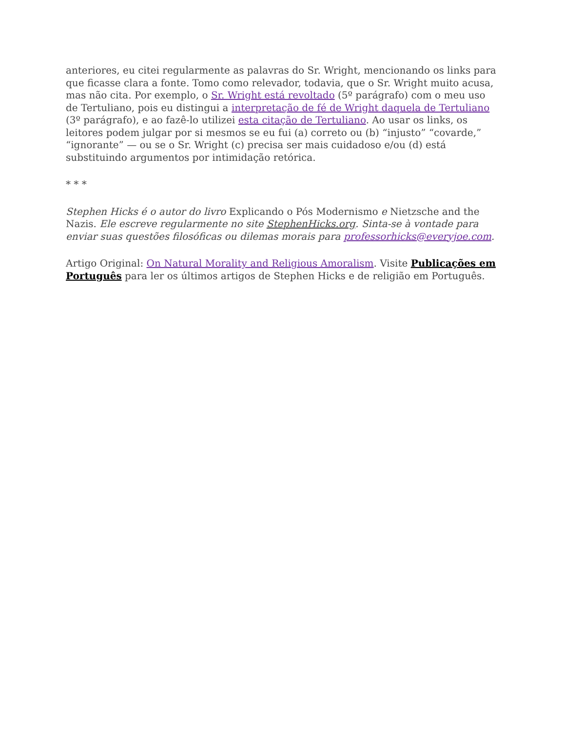anteriores, eu citei regularmente as palavras do Sr. Wright, mencionando os links para que ficasse clara a fonte. Tomo como relevador, todavia, que o Sr. Wright muito acusa, mas não cita. Por exemplo, o Sr. Wright está revoltado (5º parágrafo) com o meu uso de Tertuliano, pois eu distingui a interpretação de fé de Wright daquela de Tertuliano (3º parágrafo), e ao fazê-lo utilizei esta citação de Tertuliano. Ao usar os links, os leitores podem julgar por si mesmos se eu fui (a) correto ou (b) “injusto” “covarde,” “ignorante” — ou se o Sr. Wright (c) precisa ser mais cuidadoso e/ou (d) está substituindo argumentos por intimidação retórica.
* * *
Stephen Hicks é o autor do livro Explicando o Pós Modernismo e Nietzsche and the Nazis. Ele escreve regularmente no site StephenHicks.org. Sinta-se à vontade para enviar suas questões filosóficas ou dilemas morais para professorhicks@everyjoe.com.
Artigo Original: On Natural Morality and Religious Amoralism. Visite Publicações em Português para ler os últimos artigos de Stephen Hicks e de religião em Português.